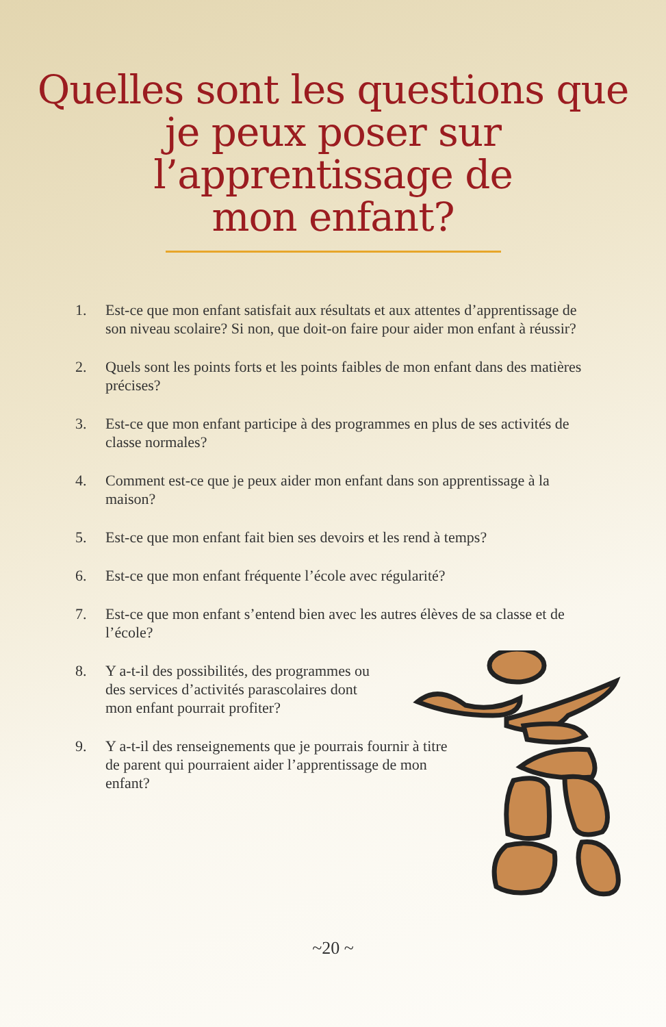Quelles sont les questions que
je peux poser sur
l’apprentissage de
mon enfant?
1. Est-ce que mon enfant satisfait aux résultats et aux attentes d’apprentissage de son niveau scolaire? Si non, que doit-on faire pour aider mon enfant à réussir?
2. Quels sont les points forts et les points faibles de mon enfant dans des matières précises?
3. Est-ce que mon enfant participe à des programmes en plus de ses activités de classe normales?
4. Comment est-ce que je peux aider mon enfant dans son apprentissage à la maison?
5. Est-ce que mon enfant fait bien ses devoirs et les rend à temps?
6. Est-ce que mon enfant fréquente l’école avec régularité?
7. Est-ce que mon enfant s’entend bien avec les autres élèves de sa classe et de l’école?
8. Y a-t-il des possibilités, des programmes ou des services d’activités parascolaires dont mon enfant pourrait profiter?
9. Y a-t-il des renseignements que je pourrais fournir à titre de parent qui pourraient aider l’apprentissage de mon enfant?
~20 ~